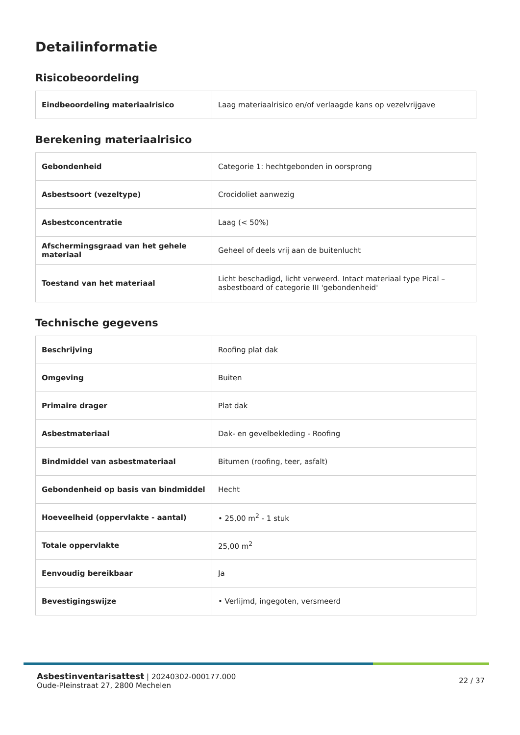Detailinformatie
Risicobeoordeling
| Eindbeoordeling materiaalrisico | Laag materiaalrisico en/of verlaagde kans op vezelvrijgave |
Berekening materiaalrisico
| Gebondenheid | Categorie 1: hechtgebonden in oorsprong |
| Asbestsoort (vezeltype) | Crocidoliet aanwezig |
| Asbestconcentratie | Laag (< 50%) |
| Afschermingsgraad van het gehele materiaal | Geheel of deels vrij aan de buitenlucht |
| Toestand van het materiaal | Licht beschadigd, licht verweerd. Intact materiaal type Pical – asbestboard of categorie III 'gebondenheid' |
Technische gegevens
| Beschrijving | Roofing plat dak |
| Omgeving | Buiten |
| Primaire drager | Plat dak |
| Asbestmateriaal | Dak- en gevelbekleding - Roofing |
| Bindmiddel van asbestmateriaal | Bitumen (roofing, teer, asfalt) |
| Gebondenheid op basis van bindmiddel | Hecht |
| Hoeveelheid (oppervlakte - aantal) | • 25,00 m<sup>2</sup> - 1 stuk |
| Totale oppervlakte | 25,00 m<sup>2</sup> |
| Eenvoudig bereikbaar | Ja |
| Bevestigingswijze | • Verlijmd, ingegoten, versmeerd |
Asbestinventarisattest | 20240302-000177.000
Oude-Pleinstraat 27, 2800 Mechelen
22 / 37